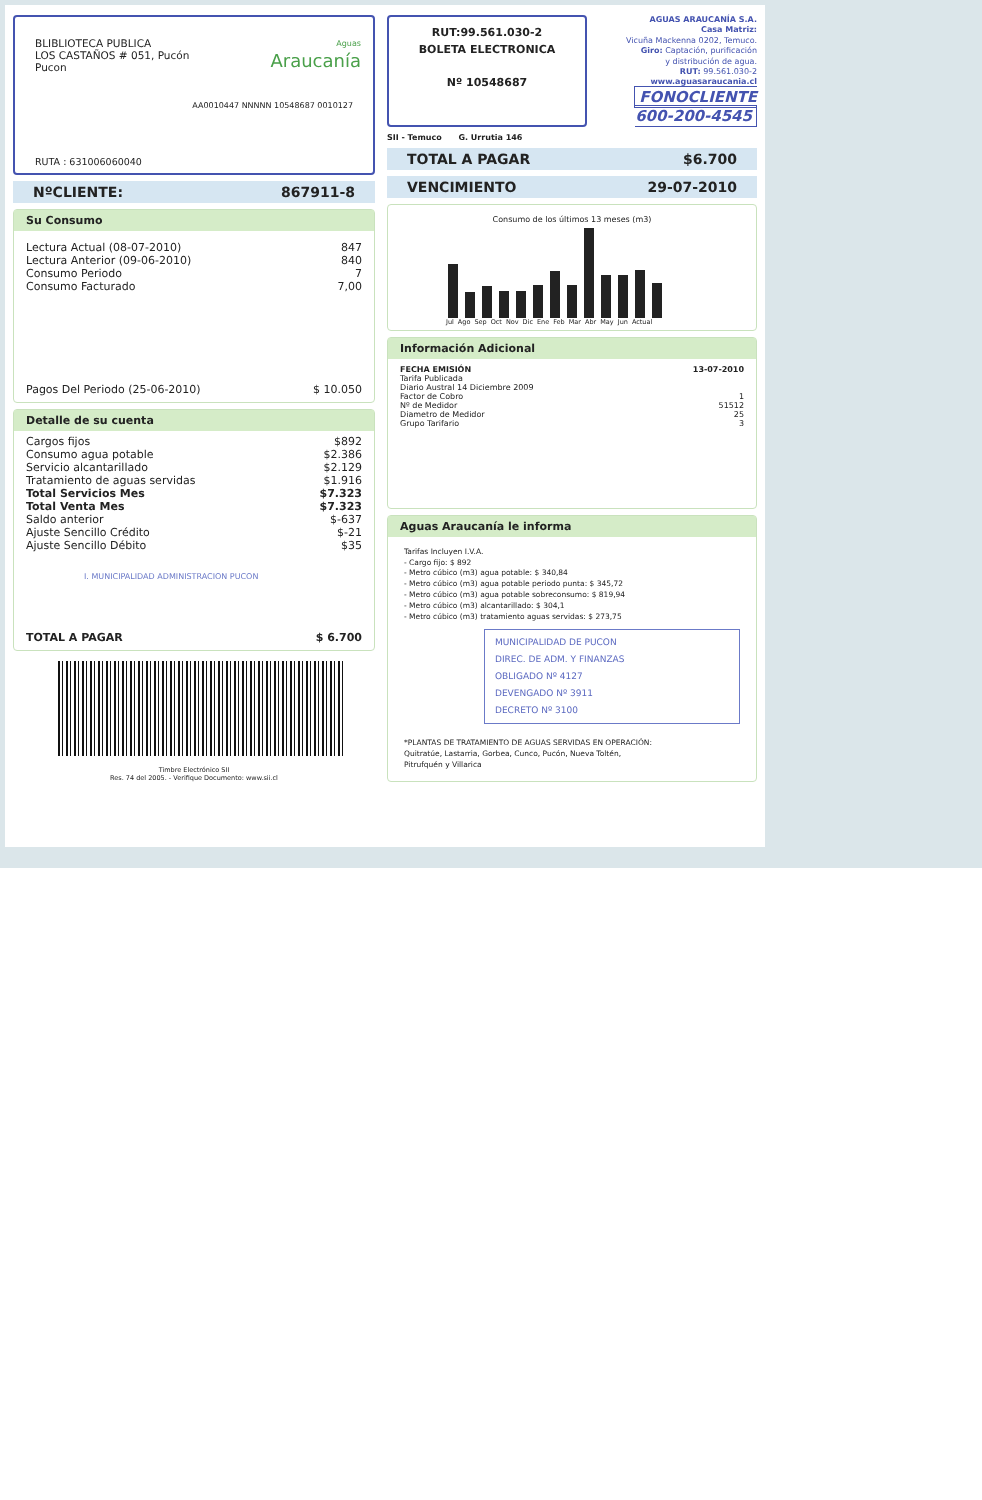BLIBLIOTECA PUBLICA
LOS CASTAÑOS # 051, Pucón
Pucon
Aguas
Araucanía
AA0010447 NNNNN 10548687 0010127
RUTA : 631006060040
NºCLIENTE: 867911-8
Su Consumo
| Lectura Actual (08-07-2010) | 847 |
| Lectura Anterior (09-06-2010) | 840 |
| Consumo Periodo | 7 |
| Consumo Facturado | 7,00 |
| Pagos Del Periodo (25-06-2010) | $ 10.050 |
Detalle de su cuenta
| Cargos fijos | $892 |
| Consumo agua potable | $2.386 |
| Servicio alcantarillado | $2.129 |
| Tratamiento de aguas servidas | $1.916 |
| Total Servicios Mes | $7.323 |
| Total Venta Mes | $7.323 |
| Saldo anterior | $-637 |
| Ajuste Sencillo Crédito | $-21 |
| Ajuste Sencillo Débito | $35 |
I. MUNICIPALIDAD ADMINISTRACION PUCON
| TOTAL A PAGAR | $ 6.700 |
Timbre Electrónico SII
Res. 74 del 2005. - Verifique Documento: www.sii.cl
RUT:99.561.030-2
BOLETA ELECTRONICA
Nº 10548687
AGUAS ARAUCANÍA S.A.
Casa Matriz:
Vicuña Mackenna 0202, Temuco.
Giro: Captación, purificación
y distribución de agua.
RUT: 99.561.030-2
www.aguasaraucania.cl
FONOCLIENTE 600-200-4545
SII - Temuco G. Urrutia 146
TOTAL A PAGAR $6.700
VENCIMIENTO 29-07-2010
Consumo de los últimos 13 meses (m3)
Jul Ago Sep Oct Nov Dic Ene Feb Mar Abr May Jun Actual
Información Adicional
| FECHA EMISIÓN | 13-07-2010 |
| Tarifa Publicada | |
| Diario Austral 14 Diciembre 2009 | |
| Factor de Cobro | 1 |
| Nº de Medidor | 51512 |
| Diametro de Medidor | 25 |
| Grupo Tarifario | 3 |
Aguas Araucanía le informa
Tarifas Incluyen I.V.A.
- Cargo fijo: $ 892
- Metro cúbico (m3) agua potable: $ 340,84
- Metro cúbico (m3) agua potable periodo punta: $ 345,72
- Metro cúbico (m3) agua potable sobreconsumo: $ 819,94
- Metro cúbico (m3) alcantarillado: $ 304,1
- Metro cúbico (m3) tratamiento aguas servidas: $ 273,75
MUNICIPALIDAD DE PUCON
DIREC. DE ADM. Y FINANZAS
OBLIGADO Nº 4127
DEVENGADO Nº 3911
DECRETO Nº 3100
*PLANTAS DE TRATAMIENTO DE AGUAS SERVIDAS EN OPERACIÓN:
Quitratúe, Lastarria, Gorbea, Cunco, Pucón, Nueva Toltén,
Pitrufquén y Villarica